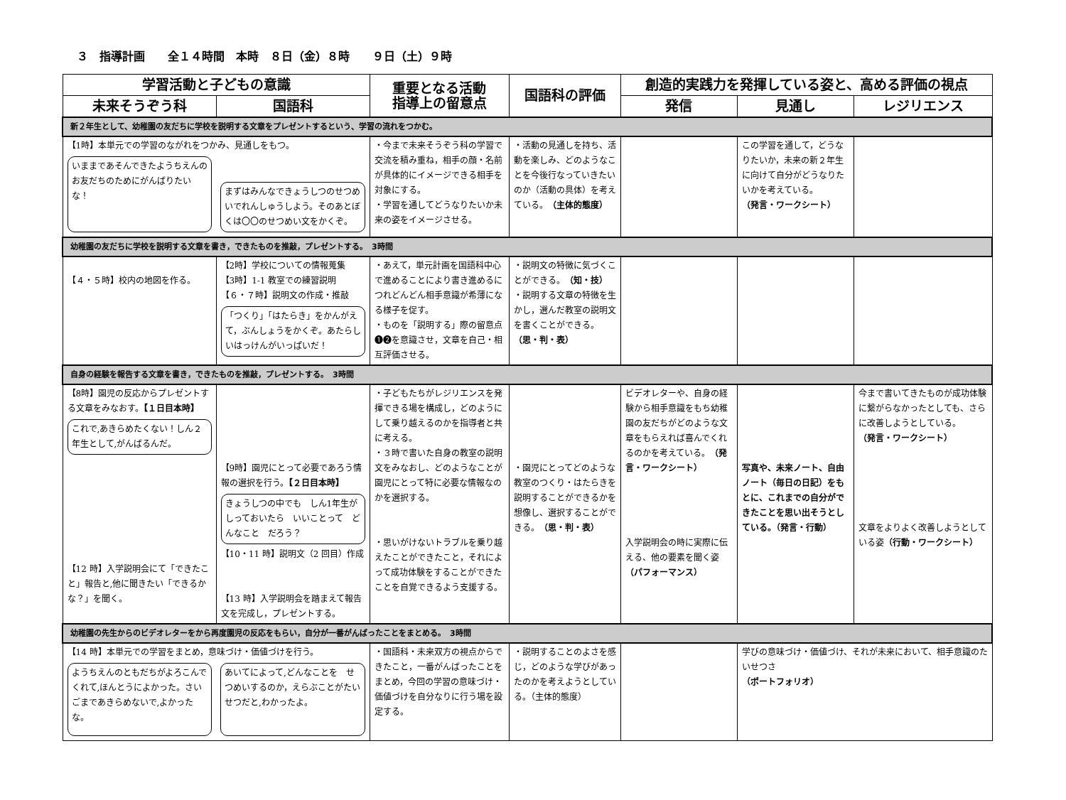３　指導計画　　全１４時間　本時　８日（金）８時　　９日（土）９時
| 学習活動と子どもの意識 | | 重要となる活動 指導上の留意点 | 国語科の評価 | 創造的実践力を発揮している姿と、高める評価の視点 | | |
| --- | --- | --- | --- | --- | --- | --- |
| 未来そうぞう科 | 国語科 | | | 発信 | 見通し | レジリエンス |
| 新２年生として、幼稚園の友だちに学校を説明する文章をプレゼントするという、学習の流れをつかむ。 | | | | | | |
| 【1時】本単元での学習のながれをつかみ、見通しをもつ。 いままであそんできたようちえんのお友だちのためにがんばりたいな！ まずはみんなできょうしつのせつめいでれんしゅうしよう。そのあとぼくは〇〇のせつめい文をかくぞ。 | | ・今まで未来そうぞう科の学習で交流を積み重ね，相手の顔・名前が具体的にイメージできる相手を対象にする。 ・学習を通してどうなりたいか未来の姿をイメージさせる。 | ・活動の見通しを持ち、活動を楽しみ、どのようなことを今後行なっていきたいのか（活動の具体）を考えている。 （主体的態度） | | この学習を通して，どうなりたいか，未来の新２年生に向けて自分がどうなりたいかを考えている。 （発言・ワークシート） | |
| 幼稚園の友だちに学校を説明する文章を書き，できたものを推敲，プレゼントする。 3時間 | | | | | | |
| 【４・５時】校内の地図を作る。 | 【2時】学校についての情報蒐集 【3時】1-1 教室での練習説明 【６・７時】説明文の作成・推敲 「つくり」「はたらき」をかんがえて，ぶんしょうをかくぞ。あたらしいはっけんがいっぱいだ！ | ・あえて，単元計画を国語科中心で進めることにより書き進めるにつれどんどん相手意識が希薄になる様子を促す。 ・ものを「説明する」際の留意点❶❷を意識させ，文章を自己・相互評価させる。 | ・説明文の特徴に気づくことができる。 （知・技） ・説明する文章の特徴を生かし，選んだ教室の説明文を書くことができる。 （思・判・表） | | | |
| 自身の経験を報告する文章を書き，できたものを推敲，プレゼントする。 3時間 | | | | | | |
| 【8時】園児の反応からプレゼントする文章をみなおす。 【１日目本時】 これで,あきらめたくない！しん２年生として,がんばるんだ。 【12 時】入学説明会にて「できたこと」報告と,他に聞きたい「できるかな？」を聞く。 | 【9時】園児にとって必要であろう情報の選択を行う。 【２日目本時】 きょうしつの中でも しん1年生がしっておいたら いいことって どんなこと だろう？ 【10・11 時】説明文（2 回目）作成 【13 時】入学説明会を踏まえて報告文を完成し，プレゼントする。 | ・子どもたちがレジリエンスを発揮できる場を構成し，どのようにして乗り越えるのかを指導者と共に考える。 ・３時で書いた自身の教室の説明文をみなおし、どのようなことが園児にとって特に必要な情報なのかを選択する。 ・思いがけないトラブルを乗り越えたことができたこと，それによって成功体験をすることができたことを自覚できるよう支援する。 | ・園児にとってどのような教室のつくり・はたらきを説明することができるかを想像し、選択することができる。 （思・判・表） | ビデオレターや、自身の経験から相手意識をもち幼稚園の友だちがどのような文章をもらえれば喜んでくれるのかを考えている。 （発言・ワークシート） 入学説明会の時に実際に伝える、他の要素を聞く姿 （パフォーマンス） | 写真や、未来ノート、自由ノート（毎日の日記）をもとに、これまでの自分ができたことを思い出そうとしている。（発言・行動） | 今まで書いてきたものが成功体験に繋がらなかったとしても、さらに改善しようとしている。 （発言・ワークシート） 文章をよりよく改善しようとしている姿 （行動・ワークシート） |
| 幼稚園の先生からのビデオレターをから再度園児の反応をもらい，自分が一番がんばったことをまとめる。 3時間 | | | | | | |
| 【14 時】本単元での学習をまとめ，意味づけ・価値づけを行う。 ようちえんのともだちがよろこんでくれて,ほんとうによかった。さいごまであきらめないで,よかったな。 あいてによって,どんなことを せつめいするのか，えらぶことがたいせつだと,わかったよ。 | | ・国語科・未来双方の視点からできたこと，一番がんばったことをまとめ，今回の学習の意味づけ・価値づけを自分なりに行う場を設定する。 | ・説明することのよさを感じ，どのような学びがあったのかを考えようとしている。（主体的態度） | | 学びの意味づけ・価値づけ、それが未来において、相手意識のたいせつさ （ポートフォリオ） | |